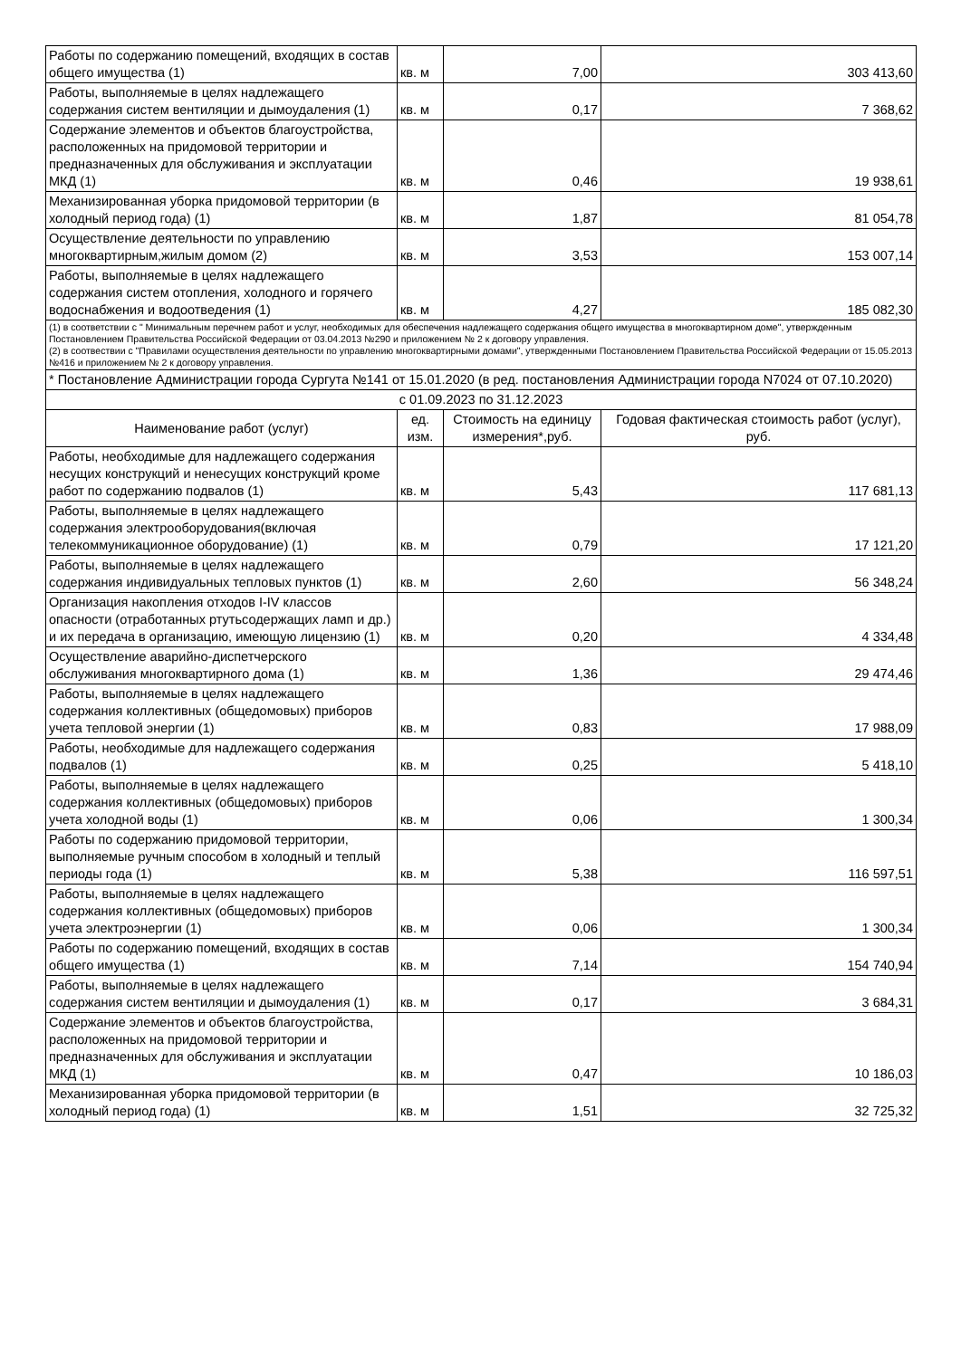| Работы по содержанию помещений, входящих в состав общего имущества (1) | кв. м | 7,00 | 303 413,60 |
| Работы, выполняемые в целях надлежащего содержания систем вентиляции и дымоудаления (1) | кв. м | 0,17 | 7 368,62 |
| Содержание элементов и объектов благоустройства, расположенных на придомовой территории и предназначенных для обслуживания и эксплуатации МКД (1) | кв. м | 0,46 | 19 938,61 |
| Механизированная уборка придомовой территории (в холодный период года) (1) | кв. м | 1,87 | 81 054,78 |
| Осуществление деятельности по управлению многоквартирным,жилым домом (2) | кв. м | 3,53 | 153 007,14 |
| Работы, выполняемые в целях надлежащего содержания систем отопления, холодного и горячего водоснабжения и водоотведения (1) | кв. м | 4,27 | 185 082,30 |
| (1) в соответствии с " Минимальным перечнем работ и услуг, необходимых для обеспечения надлежащего содержания общего имущества в многоквартирном доме", утвержденным Постановлением Правительства Российской Федерации от 03.04.2013 №290 и приложением № 2 к договору управления. (2) в соотвествии с "Правилами осуществления деятельности по управлению многоквартирными домами", утвержденными Постановлением Правительства Российской Федерации от 15.05.2013 №416 и приложением № 2 к договору управления. | | | |
| * Постановление Администрации города Сургута №141 от 15.01.2020 (в ред. постановления Администрации города N7024 от 07.10.2020) | | | |
| с 01.09.2023 по 31.12.2023 | | | |
| Наименование работ (услуг) | ед. изм. | Стоимость на единицу измерения*,руб. | Годовая фактическая стоимость работ (услуг), руб. |
| Работы, необходимые для надлежащего содержания несущих конструкций и ненесущих конструкций кроме работ по содержанию подвалов (1) | кв. м | 5,43 | 117 681,13 |
| Работы, выполняемые в целях надлежащего содержания электрооборудования(включая телекоммуникационное оборудование) (1) | кв. м | 0,79 | 17 121,20 |
| Работы, выполняемые в целях надлежащего содержания индивидуальных тепловых пунктов (1) | кв. м | 2,60 | 56 348,24 |
| Организация накопления отходов I-IV классов опасности (отработанных ртутьсодержащих ламп и др.) и их передача в организацию, имеющую лицензию (1) | кв. м | 0,20 | 4 334,48 |
| Осуществление аварийно-диспетчерского обслуживания многоквартирного дома (1) | кв. м | 1,36 | 29 474,46 |
| Работы, выполняемые в целях надлежащего содержания коллективных (общедомовых) приборов учета тепловой энергии (1) | кв. м | 0,83 | 17 988,09 |
| Работы, необходимые для надлежащего содержания подвалов (1) | кв. м | 0,25 | 5 418,10 |
| Работы, выполняемые в целях надлежащего содержания коллективных (общедомовых) приборов учета холодной воды (1) | кв. м | 0,06 | 1 300,34 |
| Работы по содержанию придомовой территории, выполняемые ручным способом в холодный и теплый периоды года (1) | кв. м | 5,38 | 116 597,51 |
| Работы, выполняемые в целях надлежащего содержания коллективных (общедомовых) приборов учета электроэнергии (1) | кв. м | 0,06 | 1 300,34 |
| Работы по содержанию помещений, входящих в состав общего имущества (1) | кв. м | 7,14 | 154 740,94 |
| Работы, выполняемые в целях надлежащего содержания систем вентиляции и дымоудаления (1) | кв. м | 0,17 | 3 684,31 |
| Содержание элементов и объектов благоустройства, расположенных на придомовой территории и предназначенных для обслуживания и эксплуатации МКД (1) | кв. м | 0,47 | 10 186,03 |
| Механизированная уборка придомовой территории (в холодный период года) (1) | кв. м | 1,51 | 32 725,32 |